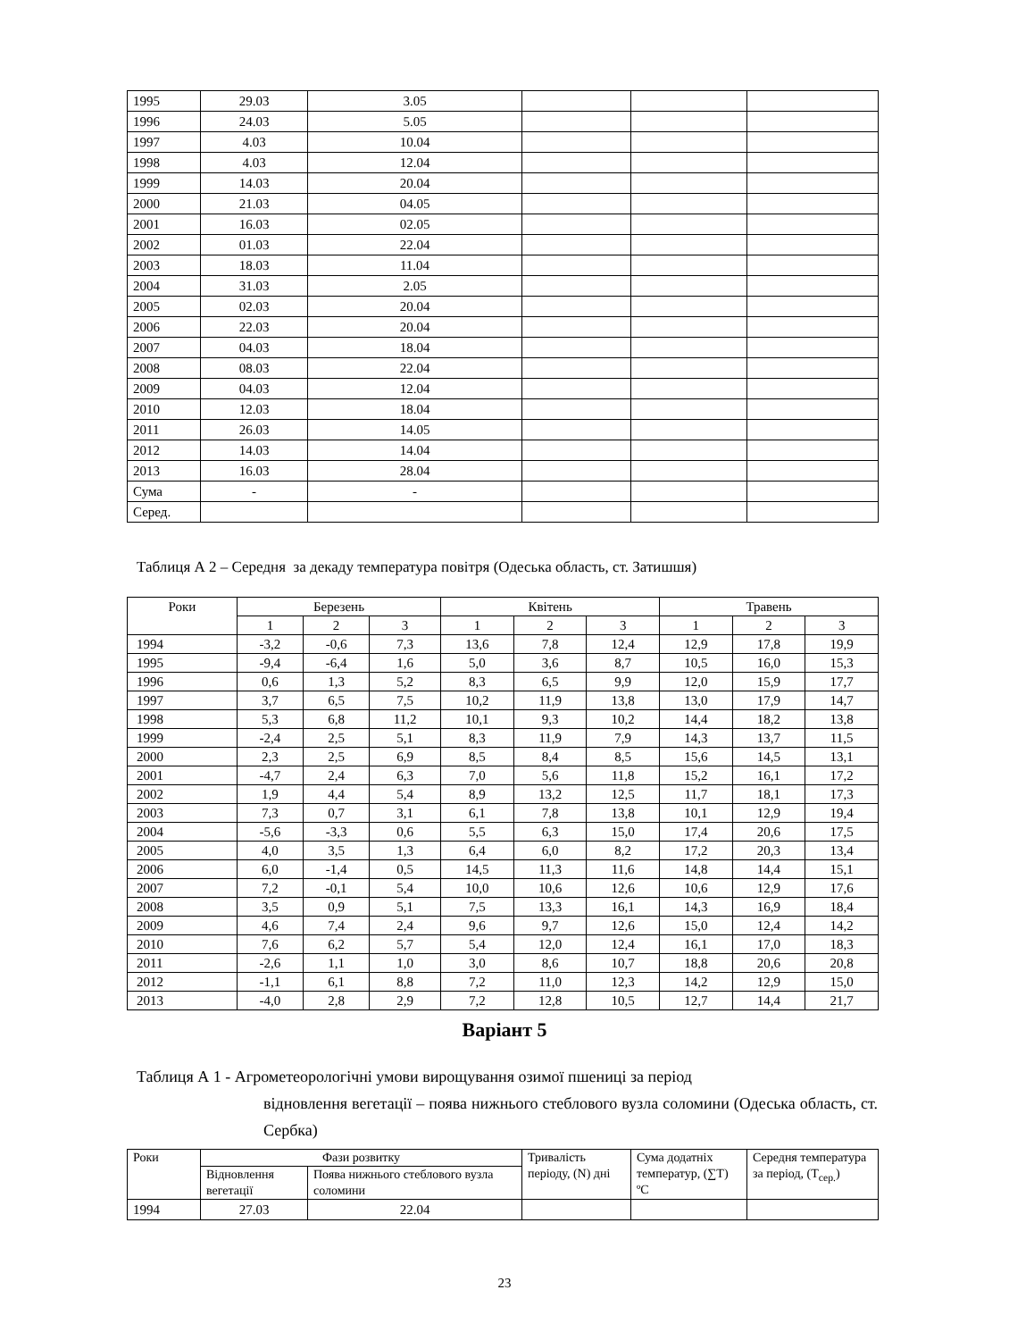| 1995 | 29.03 | 3.05 | | | |
| 1996 | 24.03 | 5.05 | | | |
| 1997 | 4.03 | 10.04 | | | |
| 1998 | 4.03 | 12.04 | | | |
| 1999 | 14.03 | 20.04 | | | |
| 2000 | 21.03 | 04.05 | | | |
| 2001 | 16.03 | 02.05 | | | |
| 2002 | 01.03 | 22.04 | | | |
| 2003 | 18.03 | 11.04 | | | |
| 2004 | 31.03 | 2.05 | | | |
| 2005 | 02.03 | 20.04 | | | |
| 2006 | 22.03 | 20.04 | | | |
| 2007 | 04.03 | 18.04 | | | |
| 2008 | 08.03 | 22.04 | | | |
| 2009 | 04.03 | 12.04 | | | |
| 2010 | 12.03 | 18.04 | | | |
| 2011 | 26.03 | 14.05 | | | |
| 2012 | 14.03 | 14.04 | | | |
| 2013 | 16.03 | 28.04 | | | |
| Сума | - | - | | | |
| Серед. | | | | | |
Таблиця А 2 – Середня за декаду температура повітря (Одеська область, ст. Затишшя)
| Роки | Березень | | | Квітень | | | Травень | | |
| --- | --- | --- | --- | --- | --- | --- | --- | --- | --- |
| | 1 | 2 | 3 | 1 | 2 | 3 | 1 | 2 | 3 |
| 1994 | -3,2 | -0,6 | 7,3 | 13,6 | 7,8 | 12,4 | 12,9 | 17,8 | 19,9 |
| 1995 | -9,4 | -6,4 | 1,6 | 5,0 | 3,6 | 8,7 | 10,5 | 16,0 | 15,3 |
| 1996 | 0,6 | 1,3 | 5,2 | 8,3 | 6,5 | 9,9 | 12,0 | 15,9 | 17,7 |
| 1997 | 3,7 | 6,5 | 7,5 | 10,2 | 11,9 | 13,8 | 13,0 | 17,9 | 14,7 |
| 1998 | 5,3 | 6,8 | 11,2 | 10,1 | 9,3 | 10,2 | 14,4 | 18,2 | 13,8 |
| 1999 | -2,4 | 2,5 | 5,1 | 8,3 | 11,9 | 7,9 | 14,3 | 13,7 | 11,5 |
| 2000 | 2,3 | 2,5 | 6,9 | 8,5 | 8,4 | 8,5 | 15,6 | 14,5 | 13,1 |
| 2001 | -4,7 | 2,4 | 6,3 | 7,0 | 5,6 | 11,8 | 15,2 | 16,1 | 17,2 |
| 2002 | 1,9 | 4,4 | 5,4 | 8,9 | 13,2 | 12,5 | 11,7 | 18,1 | 17,3 |
| 2003 | 7,3 | 0,7 | 3,1 | 6,1 | 7,8 | 13,8 | 10,1 | 12,9 | 19,4 |
| 2004 | -5,6 | -3,3 | 0,6 | 5,5 | 6,3 | 15,0 | 17,4 | 20,6 | 17,5 |
| 2005 | 4,0 | 3,5 | 1,3 | 6,4 | 6,0 | 8,2 | 17,2 | 20,3 | 13,4 |
| 2006 | 6,0 | -1,4 | 0,5 | 14,5 | 11,3 | 11,6 | 14,8 | 14,4 | 15,1 |
| 2007 | 7,2 | -0,1 | 5,4 | 10,0 | 10,6 | 12,6 | 10,6 | 12,9 | 17,6 |
| 2008 | 3,5 | 0,9 | 5,1 | 7,5 | 13,3 | 16,1 | 14,3 | 16,9 | 18,4 |
| 2009 | 4,6 | 7,4 | 2,4 | 9,6 | 9,7 | 12,6 | 15,0 | 12,4 | 14,2 |
| 2010 | 7,6 | 6,2 | 5,7 | 5,4 | 12,0 | 12,4 | 16,1 | 17,0 | 18,3 |
| 2011 | -2,6 | 1,1 | 1,0 | 3,0 | 8,6 | 10,7 | 18,8 | 20,6 | 20,8 |
| 2012 | -1,1 | 6,1 | 8,8 | 7,2 | 11,0 | 12,3 | 14,2 | 12,9 | 15,0 |
| 2013 | -4,0 | 2,8 | 2,9 | 7,2 | 12,8 | 10,5 | 12,7 | 14,4 | 21,7 |
Варіант 5
Таблиця А 1 - Агрометеорологічні умови вирощування озимої пшениці за період
відновлення вегетації – поява нижнього стеблового вузла соломини (Одеська область, ст. Сербка)
| Роки | Фази розвитку | | Тривалість періоду, (N) дні | Сума додатніх температур, (∑Т) ºС | Середня температура за період, (Т<sub>сер.</sub>) |
| --- | --- | --- | --- | --- | --- |
| | Відновлення вегетації | Поява нижнього стеблового вузла соломини | | | |
| 1994 | 27.03 | 22.04 | | | |
23